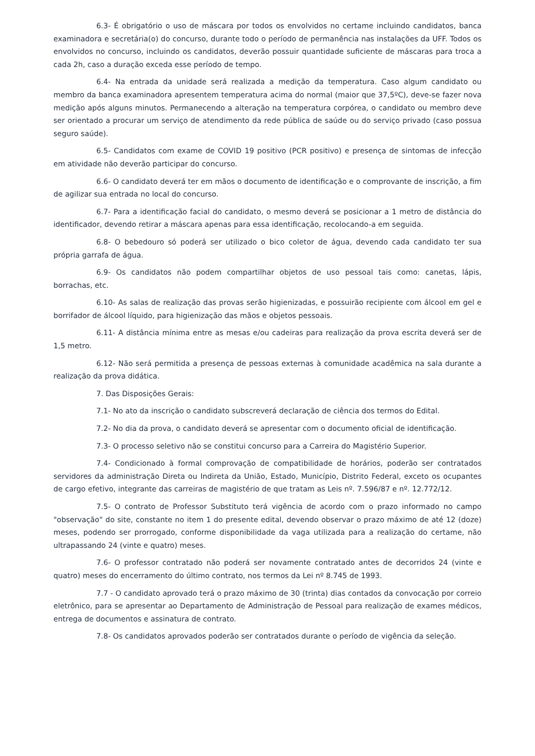6.3- É obrigatório o uso de máscara por todos os envolvidos no certame incluindo candidatos, banca examinadora e secretária(o) do concurso, durante todo o período de permanência nas instalações da UFF. Todos os envolvidos no concurso, incluindo os candidatos, deverão possuir quantidade suficiente de máscaras para troca a cada 2h, caso a duração exceda esse período de tempo.
6.4- Na entrada da unidade será realizada a medição da temperatura. Caso algum candidato ou membro da banca examinadora apresentem temperatura acima do normal (maior que 37,5ºC), deve-se fazer nova medição após alguns minutos. Permanecendo a alteração na temperatura corpórea, o candidato ou membro deve ser orientado a procurar um serviço de atendimento da rede pública de saúde ou do serviço privado (caso possua seguro saúde).
6.5- Candidatos com exame de COVID 19 positivo (PCR positivo) e presença de sintomas de infecção em atividade não deverão participar do concurso.
6.6- O candidato deverá ter em mãos o documento de identificação e o comprovante de inscrição, a fim de agilizar sua entrada no local do concurso.
6.7- Para a identificação facial do candidato, o mesmo deverá se posicionar a 1 metro de distância do identificador, devendo retirar a máscara apenas para essa identificação, recolocando-a em seguida.
6.8- O bebedouro só poderá ser utilizado o bico coletor de água, devendo cada candidato ter sua própria garrafa de água.
6.9- Os candidatos não podem compartilhar objetos de uso pessoal tais como: canetas, lápis, borrachas, etc.
6.10- As salas de realização das provas serão higienizadas, e possuirão recipiente com álcool em gel e borrifador de álcool líquido, para higienização das mãos e objetos pessoais.
6.11- A distância mínima entre as mesas e/ou cadeiras para realização da prova escrita deverá ser de 1,5 metro.
6.12- Não será permitida a presença de pessoas externas à comunidade acadêmica na sala durante a realização da prova didática.
7. Das Disposições Gerais:
7.1- No ato da inscrição o candidato subscreverá declaração de ciência dos termos do Edital.
7.2- No dia da prova, o candidato deverá se apresentar com o documento oficial de identificação.
7.3- O processo seletivo não se constitui concurso para a Carreira do Magistério Superior.
7.4- Condicionado à formal comprovação de compatibilidade de horários, poderão ser contratados servidores da administração Direta ou Indireta da União, Estado, Município, Distrito Federal, exceto os ocupantes de cargo efetivo, integrante das carreiras de magistério de que tratam as Leis nº. 7.596/87 e nº. 12.772/12.
7.5- O contrato de Professor Substituto terá vigência de acordo com o prazo informado no campo "observação" do site, constante no item 1 do presente edital, devendo observar o prazo máximo de até 12 (doze) meses, podendo ser prorrogado, conforme disponibilidade da vaga utilizada para a realização do certame, não ultrapassando 24 (vinte e quatro) meses.
7.6- O professor contratado não poderá ser novamente contratado antes de decorridos 24 (vinte e quatro) meses do encerramento do último contrato, nos termos da Lei nº 8.745 de 1993.
7.7 - O candidato aprovado terá o prazo máximo de 30 (trinta) dias contados da convocação por correio eletrônico, para se apresentar ao Departamento de Administração de Pessoal para realização de exames médicos, entrega de documentos e assinatura de contrato.
7.8- Os candidatos aprovados poderão ser contratados durante o período de vigência da seleção.